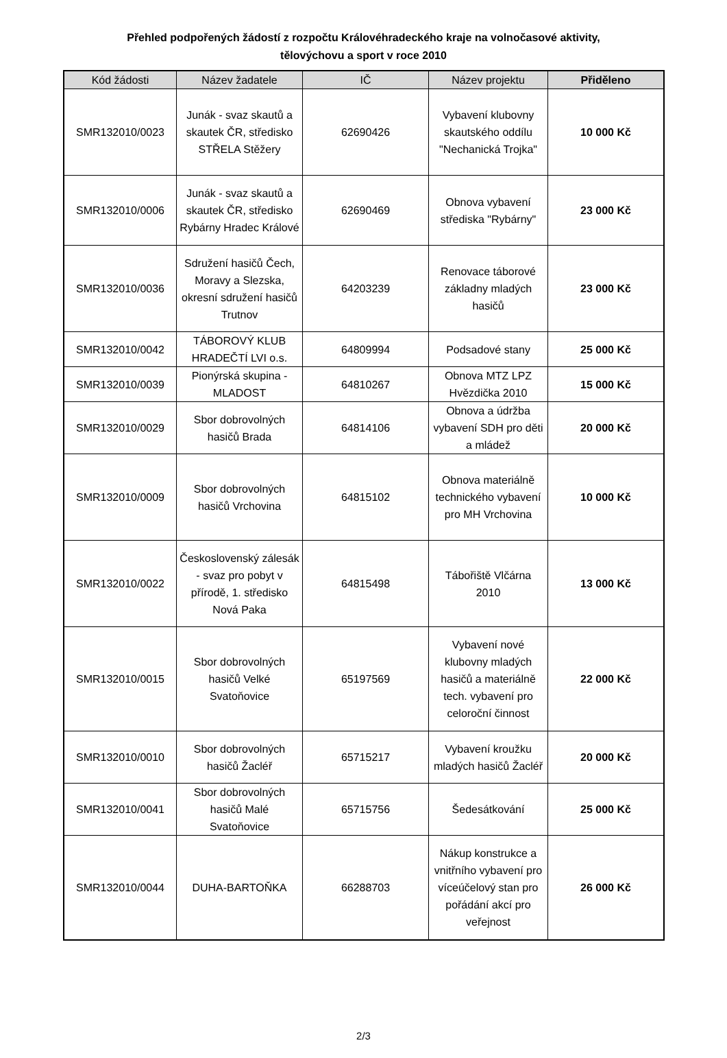Přehled podpořených žádostí z rozpočtu Královéhradeckého kraje na volnočasové aktivity,
tělovýchovu a sport v roce 2010
| Kód žádosti | Název žadatele | IČ | Název projektu | Přiděleno |
| --- | --- | --- | --- | --- |
| SMR132010/0023 | Junák - svaz skautů a skautek ČR, středisko STŘELA Stěžery | 62690426 | Vybavení klubovny skautského oddílu "Nechanická Trojka" | 10 000 Kč |
| SMR132010/0006 | Junák - svaz skautů a skautek ČR, středisko Rybárny Hradec Králové | 62690469 | Obnova vybavení střediska "Rybárny" | 23 000 Kč |
| SMR132010/0036 | Sdružení hasičů Čech, Moravy a Slezska, okresní sdružení hasičů Trutnov | 64203239 | Renovace táborové základny mladých hasičů | 23 000 Kč |
| SMR132010/0042 | TÁBOROVÝ KLUB HRADEČTÍ LVI o.s. | 64809994 | Podsadové stany | 25 000 Kč |
| SMR132010/0039 | Pionýrská skupina - MLADOST | 64810267 | Obnova MTZ LPZ Hvězdička 2010 | 15 000 Kč |
| SMR132010/0029 | Sbor dobrovolných hasičů Brada | 64814106 | Obnova a údržba vybavení SDH pro děti a mládež | 20 000 Kč |
| SMR132010/0009 | Sbor dobrovolných hasičů Vrchovina | 64815102 | Obnova materiálně technického vybavení pro MH Vrchovina | 10 000 Kč |
| SMR132010/0022 | Československý zálesák - svaz pro pobyt v přírodě, 1. středisko Nová Paka | 64815498 | Tábořiště Vlčárna 2010 | 13 000 Kč |
| SMR132010/0015 | Sbor dobrovolných hasičů Velké Svatoňovice | 65197569 | Vybavení nové klubovny mladých hasičů a materiálně tech. vybavení pro celoroční činnost | 22 000 Kč |
| SMR132010/0010 | Sbor dobrovolných hasičů Žacléř | 65715217 | Vybavení kroužku mladých hasičů Žacléř | 20 000 Kč |
| SMR132010/0041 | Sbor dobrovolných hasičů Malé Svatoňovice | 65715756 | Šedesátkování | 25 000 Kč |
| SMR132010/0044 | DUHA-BARTOŇKA | 66288703 | Nákup konstrukce a vnitřního vybavení pro víceúčelový stan pro pořádání akcí pro veřejnost | 26 000 Kč |
2/3